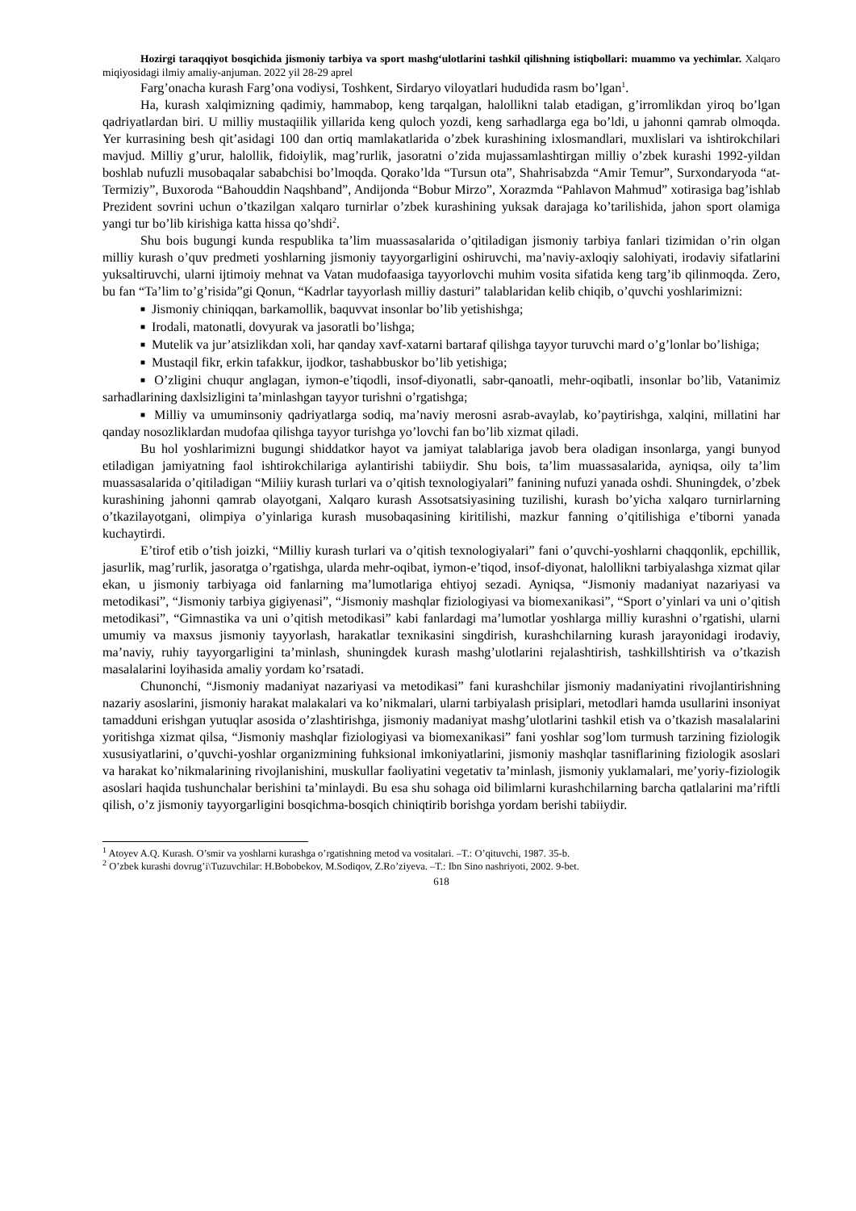Hozirgi taraqqiyot bosqichida jismoniy tarbiya va sport mashg‘ulotlarini tashkil qilishning istiqbollari: muammo va yechimlar. Xalqaro miqiyosidagi ilmiy amaliy-anjuman. 2022 yil 28-29 aprel
Farg’onacha kurash Farg’ona vodiysi, Toshkent, Sirdaryo viloyatlari hududida rasm bo’lgan<sup>1</sup>.
Ha, kurash xalqimizning qadimiy, hammabop, keng tarqalgan, halollikni talab etadigan, g’irromlikdan yiroq bo’lgan qadriyatlardan biri. U milliy mustaqiilik yillarida keng quloch yozdi, keng sarhadlarga ega bo’ldi, u jahonni qamrab olmoqda. Yer kurrasining besh qit’asidagi 100 dan ortiq mamlakatlarida o’zbek kurashining ixlosmandlari, muxlislari va ishtirokchilari mavjud. Milliy g’urur, halollik, fidoiylik, mag’rurlik, jasoratni o’zida mujassamlashtirgan milliy o’zbek kurashi 1992-yildan boshlab nufuzli musobaqalar sababchisi bo’lmoqda. Qorako’lda “Tursun ota”, Shahrisabzda “Amir Temur”, Surxondaryoda “at-Termiziy”, Buxoroda “Bahouddin Naqshband”, Andijonda “Bobur Mirzo”, Xorazmda “Pahlavon Mahmud” xotirasiga bag’ishlab Prezident sovrini uchun o’tkazilgan xalqaro turnirlar o’zbek kurashining yuksak darajaga ko’tarilishida, jahon sport olamiga yangi tur bo’lib kirishiga katta hissa qo’shdi<sup>2</sup>.
Shu bois bugungi kunda respublika ta’lim muassasalarida o’qitiladigan jismoniy tarbiya fanlari tizimidan o’rin olgan milliy kurash o’quv predmeti yoshlarning jismoniy tayyorgarligini oshiruvchi, ma’naviy-axloqiy salohiyati, irodaviy sifatlarini yuksaltiruvchi, ularni ijtimoiy mehnat va Vatan mudofaasiga tayyorlovchi muhim vosita sifatida keng targ’ib qilinmoqda. Zero, bu fan “Ta’lim to’g’risida”gi Qonun, “Kadrlar tayyorlash milliy dasturi” talablaridan kelib chiqib, o’quvchi yoshlarimizni:
■ Jismoniy chiniqqan, barkamollik, baquvvat insonlar bo’lib yetishishga;
■ Irodali, matonatli, dovyurak va jasoratli bo’lishga;
■ Mutelik va jur’atsizlikdan xoli, har qanday xavf-xatarni bartaraf qilishga tayyor turuvchi mard o’g’lonlar bo’lishiga;
■ Mustaqil fikr, erkin tafakkur, ijodkor, tashabbuskor bo’lib yetishiga;
■ O’zligini chuqur anglagan, iymon-e’tiqodli, insof-diyonatli, sabr-qanoatli, mehr-oqibatli, insonlar bo’lib, Vatanimiz sarhadlarining daxlsizligini ta’minlashgan tayyor turishni o’rgatishga;
■ Milliy va umuminsoniy qadriyatlarga sodiq, ma’naviy merosni asrab-avaylab, ko’paytirishga, xalqini, millatini har qanday nosozliklardan mudofaa qilishga tayyor turishga yo’lovchi fan bo’lib xizmat qiladi.
Bu hol yoshlarimizni bugungi shiddatkor hayot va jamiyat talablariga javob bera oladigan insonlarga, yangi bunyod etiladigan jamiyatning faol ishtirokchilariga aylantirishi tabiiydir. Shu bois, ta’lim muassasalarida, ayniqsa, oily ta’lim muassasalarida o’qitiladigan “Miliiy kurash turlari va o’qitish texnologiyalari” fanining nufuzi yanada oshdi. Shuningdek, o’zbek kurashining jahonni qamrab olayotgani, Xalqaro kurash Assotsatsiyasining tuzilishi, kurash bo’yicha xalqaro turnirlarning o’tkazilayotgani, olimpiya o’yinlariga kurash musobaqasining kiritilishi, mazkur fanning o’qitilishiga e’tiborni yanada kuchaytirdi.
E’tirof etib o’tish joizki, “Milliy kurash turlari va o’qitish texnologiyalari” fani o’quvchi-yoshlarni chaqqonlik, epchillik, jasurlik, mag’rurlik, jasoratga o’rgatishga, ularda mehr-oqibat, iymon-e’tiqod, insof-diyonat, halollikni tarbiyalashga xizmat qilar ekan, u jismoniy tarbiyaga oid fanlarning ma’lumotlariga ehtiyoj sezadi. Ayniqsa, “Jismoniy madaniyat nazariyasi va metodikasi”, “Jismoniy tarbiya gigiyenasi”, “Jismoniy mashqlar fiziologiyasi va biomexanikasi”, “Sport o’yinlari va uni o’qitish metodikasi”, “Gimnastika va uni o’qitish metodikasi” kabi fanlardagi ma’lumotlar yoshlarga milliy kurashni o’rgatishi, ularni umumiy va maxsus jismoniy tayyorlash, harakatlar texnikasini singdirish, kurashchilarning kurash jarayonidagi irodaviy, ma’naviy, ruhiy tayyorgarligini ta’minlash, shuningdek kurash mashg’ulotlarini rejalashtirish, tashkillshtirish va o’tkazish masalalarini loyihasida amaliy yordam ko’rsatadi.
Chunonchi, “Jismoniy madaniyat nazariyasi va metodikasi” fani kurashchilar jismoniy madaniyatini rivojlantirishning nazariy asoslarini, jismoniy harakat malakalari va ko’nikmalari, ularni tarbiyalash prisiplari, metodlari hamda usullarini insoniyat tamadduni erishgan yutuqlar asosida o’zlashtirishga, jismoniy madaniyat mashg’ulotlarini tashkil etish va o’tkazish masalalarini yoritishga xizmat qilsa, “Jismoniy mashqlar fiziologiyasi va biomexanikasi” fani yoshlar sog’lom turmush tarzining fiziologik xususiyatlarini, o’quvchi-yoshlar organizmining fuhksional imkoniyatlarini, jismoniy mashqlar tasniflarining fiziologik asoslari va harakat ko’nikmalarining rivojlanishini, muskullar faoliyatini vegetativ ta’minlash, jismoniy yuklamalari, me’yoriy-fiziologik asoslari haqida tushunchalar berishini ta’minlaydi. Bu esa shu sohaga oid bilimlarni kurashchilarning barcha qatlalarini ma’riftli qilish, o’z jismoniy tayyorgarligini bosqichma-bosqich chiniqtirib borishga yordam berishi tabiiydir.
<sup>1</sup> Atoyev A.Q. Kurash. O’smir va yoshlarni kurashga o’rgatishning metod va vositalari. –T.: O’qituvchi, 1987. 35-b.
<sup>2</sup> O’zbek kurashi dovrug’i\Tuzuvchilar: H.Bobobekov, M.Sodiqov, Z.Ro’ziyeva. –T.: Ibn Sino nashriyoti, 2002. 9-bet.
618